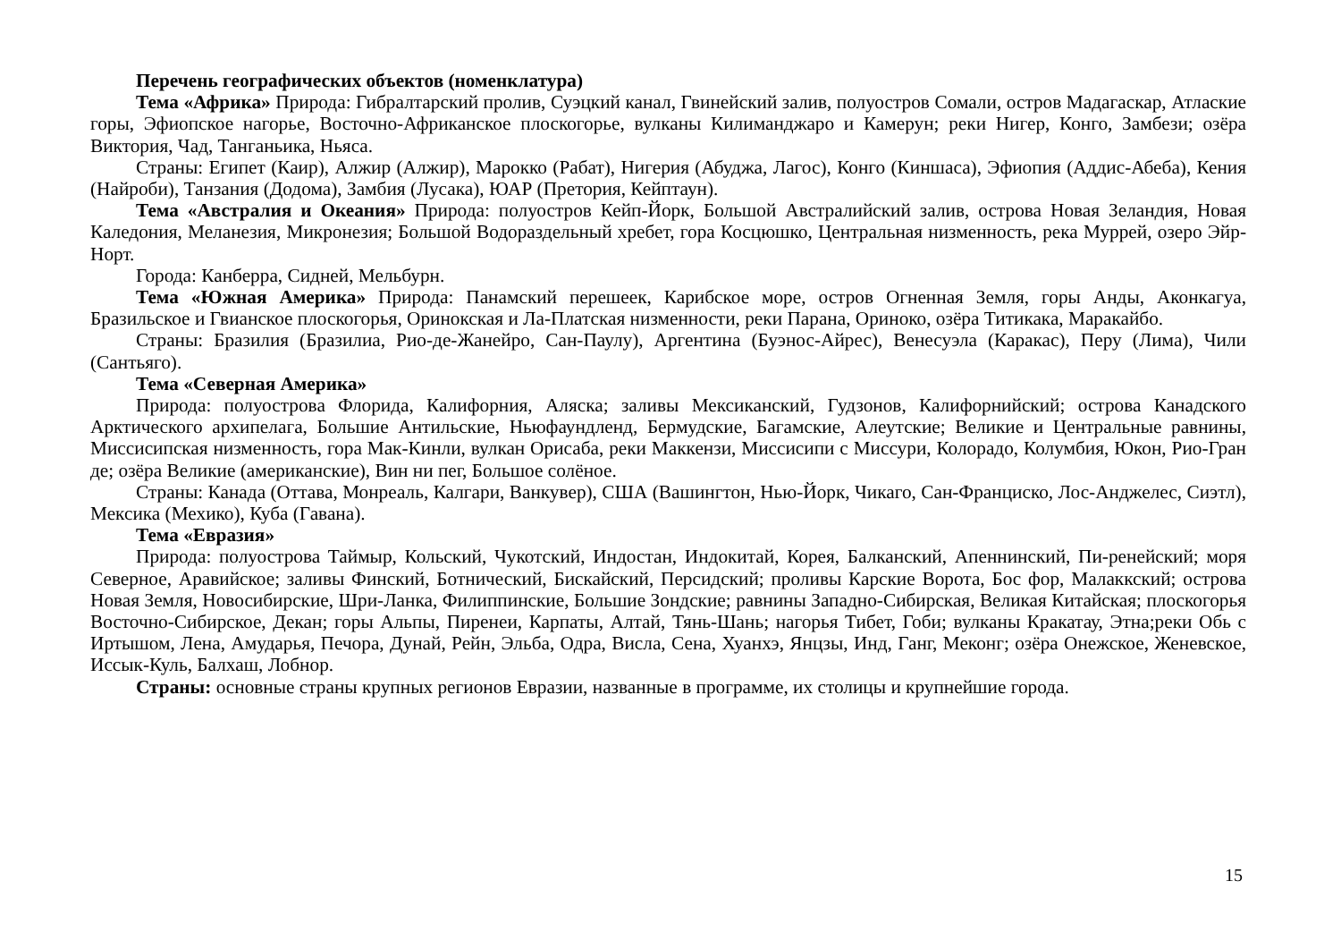Перечень географических объектов (номенклатура)
Тема «Африка» Природа: Гибралтарский пролив, Суэцкий канал, Гвинейский залив, полуостров Сомали, остров Мадагаскар, Атлаские горы, Эфиопское нагорье, Восточно-Африканское плоскогорье, вулканы Килиманджаро и Камерун; реки Нигер, Конго, Замбези; озёра Виктория, Чад, Танганьика, Ньяса.
Страны: Египет (Каир), Алжир (Алжир), Марокко (Рабат), Нигерия (Абуджа, Лагос), Конго (Киншаса), Эфиопия (Аддис-Абеба), Кения (Найроби), Танзания (Додома), Замбия (Лусака), ЮАР (Претория, Кейптаун).
Тема «Австралия и Океания» Природа: полуостров Кейп-Йорк, Большой Австралийский залив, острова Новая Зеландия, Новая Каледония, Меланезия, Микронезия; Большой Водораздельный хребет, гора Косцюшко, Центральная низменность, река Муррей, озеро Эйр-Норт.
Города: Канберра, Сидней, Мельбурн.
Тема «Южная Америка» Природа: Панамский перешеек, Карибское море, остров Огненная Земля, горы Анды, Аконкагуа, Бразильское и Гвианское плоскогорья, Оринокская и Ла-Платская низменности, реки Парана, Ориноко, озёра Титикака, Маракайбо.
Страны: Бразилия (Бразилиа, Рио-де-Жанейро, Сан-Паулу), Аргентина (Буэнос-Айрес), Венесуэла (Каракас), Перу (Лима), Чили (Сантьяго).
Тема «Северная Америка»
Природа: полуострова Флорида, Калифорния, Аляска; заливы Мексиканский, Гудзонов, Калифорнийский; острова Канадского Арктического архипелага, Большие Антильские, Ньюфаундленд, Бермудские, Багамские, Алеутские; Великие и Центральные равнины, Миссисипская низменность, гора Мак-Кинли, вулкан Орисаба, реки Маккензи, Миссисипи с Миссури, Колорадо, Колумбия, Юкон, Рио-Гран де; озёра Великие (американские), Вин ни пег, Большое солёное.
Страны: Канада (Оттава, Монреаль, Калгари, Ванкувер), США (Вашингтон, Нью-Йорк, Чикаго, Сан-Франциско, Лос-Анджелес, Сиэтл), Мексика (Мехико), Куба (Гавана).
Тема «Евразия»
Природа: полуострова Таймыр, Кольский, Чукотский, Индостан, Индокитай, Корея, Балканский, Апеннинский, Пи-ренейский; моря Северное, Аравийское; заливы Финский, Ботнический, Бискайский, Персидский; проливы Карские Ворота, Бос фор, Малаккский; острова Новая Земля, Новосибирские, Шри-Ланка, Филиппинские, Большие Зондские; равнины Западно-Сибирская, Великая Китайская; плоскогорья Восточно-Сибирское, Декан; горы Альпы, Пиренеи, Карпаты, Алтай, Тянь-Шань; нагорья Тибет, Гоби; вулканы Кракатау, Этна;реки Обь с Иртышом, Лена, Амударья, Печора, Дунай, Рейн, Эльба, Одра, Висла, Сена, Хуанхэ, Янцзы, Инд, Ганг, Меконг; озёра Онежское, Женевское, Иссык-Куль, Балхаш, Лобнор.
Страны: основные страны крупных регионов Евразии, названные в программе, их столицы и крупнейшие города.
15